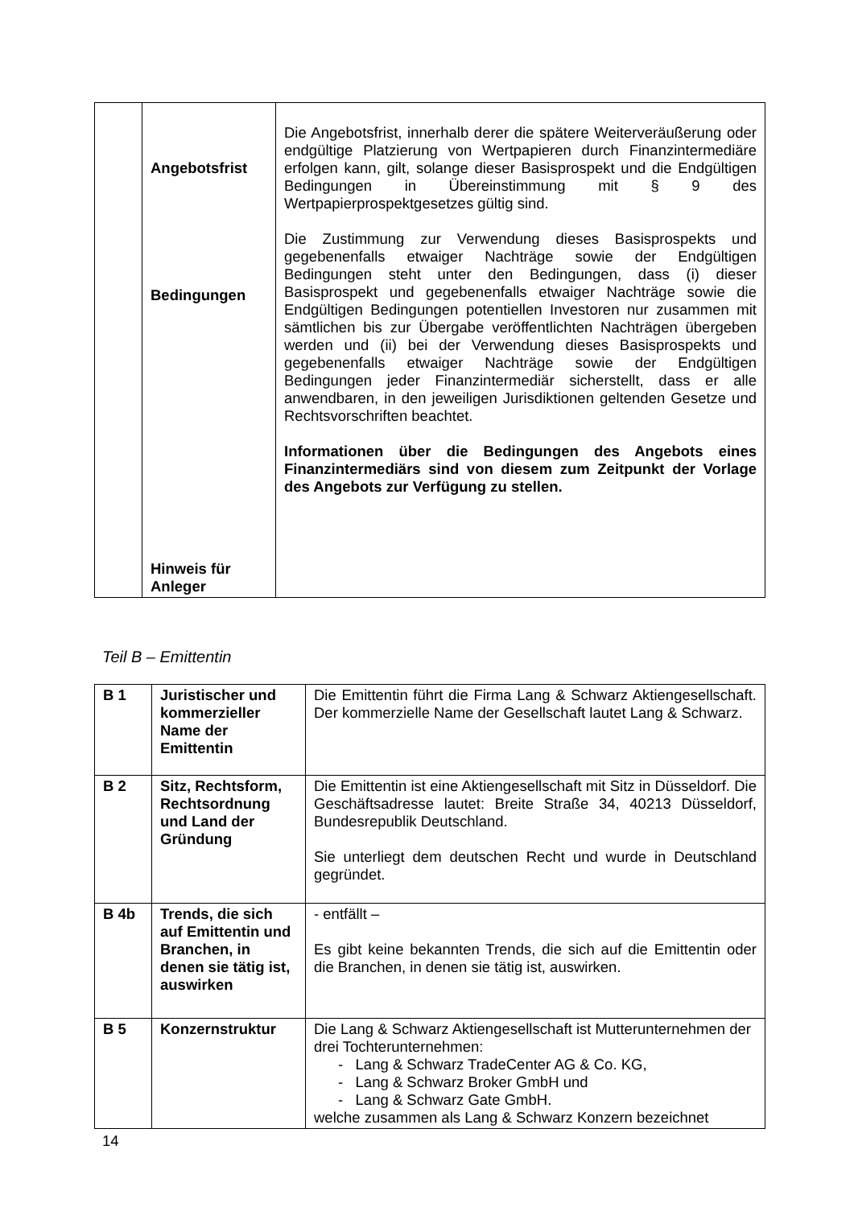| | Angebotsfrist Bedingungen Hinweis für Anleger | Die Angebotsfrist, innerhalb derer die spätere Weiterveräußerung oder endgültige Platzierung von Wertpapieren durch Finanzintermediäre erfolgen kann, gilt, solange dieser Basisprospekt und die Endgültigen Bedingungen in Übereinstimmung mit § 9 des Wertpapierprospektgesetzes gültig sind. Die Zustimmung zur Verwendung dieses Basisprospekts und gegebenenfalls etwaiger Nachträge sowie der Endgültigen Bedingungen steht unter den Bedingungen, dass (i) dieser Basisprospekt und gegebenenfalls etwaiger Nachträge sowie die Endgültigen Bedingungen potentiellen Investoren nur zusammen mit sämtlichen bis zur Übergabe veröffentlichten Nachträgen übergeben werden und (ii) bei der Verwendung dieses Basisprospekts und gegebenenfalls etwaiger Nachträge sowie der Endgültigen Bedingungen jeder Finanzintermediär sicherstellt, dass er alle anwendbaren, in den jeweiligen Jurisdiktionen geltenden Gesetze und Rechtsvorschriften beachtet. Informationen über die Bedingungen des Angebots eines Finanzintermediärs sind von diesem zum Zeitpunkt der Vorlage des Angebots zur Verfügung zu stellen. |
Teil B – Emittentin
| B 1 | Juristischer und kommerzieller Name der Emittentin | Die Emittentin führt die Firma Lang & Schwarz Aktiengesellschaft. Der kommerzielle Name der Gesellschaft lautet Lang & Schwarz. |
| B 2 | Sitz, Rechtsform, Rechtsordnung und Land der Gründung | Die Emittentin ist eine Aktiengesellschaft mit Sitz in Düsseldorf. Die Geschäftsadresse lautet: Breite Straße 34, 40213 Düsseldorf, Bundesrepublik Deutschland. Sie unterliegt dem deutschen Recht und wurde in Deutschland gegründet. |
| B 4b | Trends, die sich auf Emittentin und Branchen, in denen sie tätig ist, auswirken | - entfällt – Es gibt keine bekannten Trends, die sich auf die Emittentin oder die Branchen, in denen sie tätig ist, auswirken. |
| B 5 | Konzernstruktur | Die Lang & Schwarz Aktiengesellschaft ist Mutterunternehmen der drei Tochterunternehmen: - Lang & Schwarz TradeCenter AG & Co. KG, - Lang & Schwarz Broker GmbH und - Lang & Schwarz Gate GmbH. welche zusammen als Lang & Schwarz Konzern bezeichnet |
14